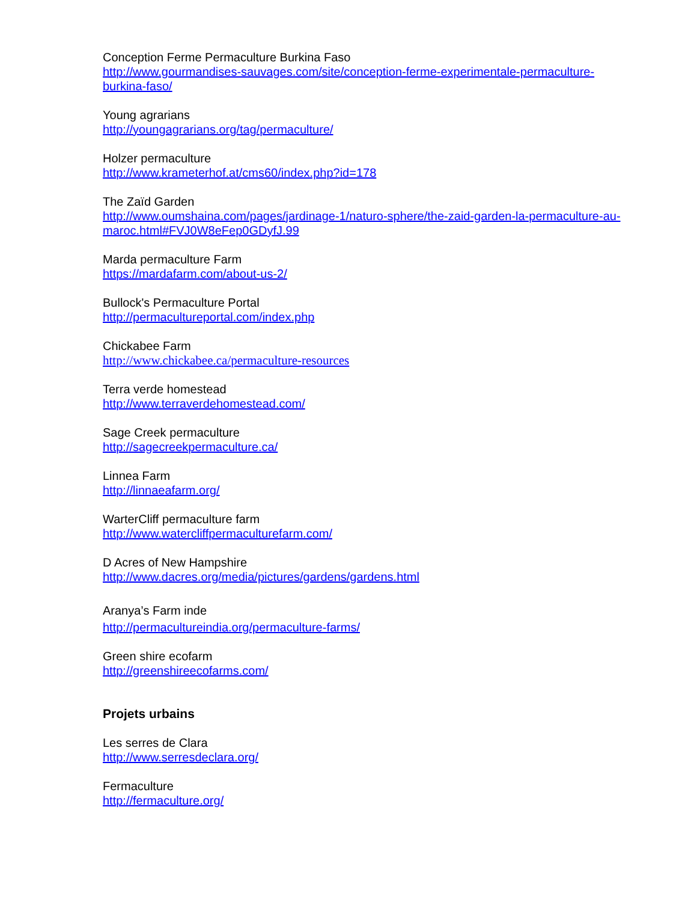Conception Ferme Permaculture Burkina Faso
http://www.gourmandises-sauvages.com/site/conception-ferme-experimentale-permaculture-burkina-faso/
Young agrarians
http://youngagrarians.org/tag/permaculture/
Holzer permaculture
http://www.krameterhof.at/cms60/index.php?id=178
The Zaïd Garden
http://www.oumshaina.com/pages/jardinage-1/naturo-sphere/the-zaid-garden-la-permaculture-au-maroc.html#FVJ0W8eFep0GDyfJ.99
Marda permaculture Farm
https://mardafarm.com/about-us-2/
Bullock's Permaculture Portal
http://permacultureportal.com/index.php
Chickabee Farm
http://www.chickabee.ca/permaculture-resources
Terra verde homestead
http://www.terraverdehomestead.com/
Sage Creek permaculture
http://sagecreekpermaculture.ca/
Linnea Farm
http://linnaeafarm.org/
WarterCliff permaculture farm
http://www.watercliffpermaculturefarm.com/
D Acres of New Hampshire
http://www.dacres.org/media/pictures/gardens/gardens.html
Aranya’s Farm inde
http://permacultureindia.org/permaculture-farms/
Green shire ecofarm
http://greenshireecofarms.com/
Projets urbains
Les serres de Clara
http://www.serresdeclara.org/
Fermaculture
http://fermaculture.org/